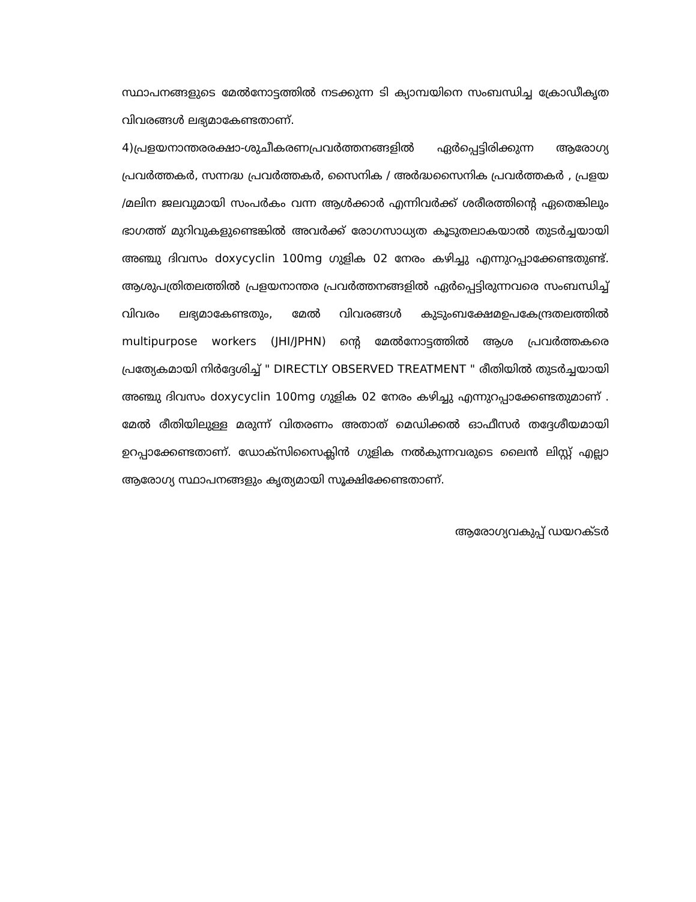സ്ഥാപനങ്ങളുടെ മേൽനോട്ടത്തിൽ നടക്കുന്ന ടി ക്യാമ്പയിനെ സംബന്ധിച്ച ക്രോഡീകൃത വിവരങ്ങൾ ലഭ്യമാകേണ്ടതാണ്.
4)പ്രളയനാന്തരരക്ഷാ-ശുചീകരണപ്രവർത്തനങ്ങളിൽ ഏർപ്പെട്ടിരിക്കുന്ന ആരോഗ്യ പ്രവർത്തകർ, സന്നദ്ധ പ്രവർത്തകർ, സൈനിക / അർദ്ധസൈനിക പ്രവർത്തകർ , പ്രളയ /മലിന ജലവുമായി സംപർകം വന്ന ആൾക്കാർ എന്നിവർക്ക് ശരീരത്തിന്റെ ഏതെങ്കിലും ഭാഗത്ത് മുറിവുകളുണ്ടെങ്കിൽ അവർക്ക് രോഗസാധ്യത കൂടുതലാകയാൽ തുടർച്ചയായി അഞ്ചു ദിവസം doxycyclin 100mg ഗുളിക 02 നേരം കഴിച്ചു എന്നുറപ്പാക്കേണ്ടതുണ്ട്. ആശുപത്രിതലത്തിൽ പ്രളയനാന്തര പ്രവർത്തനങ്ങളിൽ ഏർപ്പെട്ടിരുന്നവരെ സംബന്ധിച്ച് വിവരം ലഭ്യമാകേണ്ടതും, മേൽ വിവരങ്ങൾ കുടുംബക്ഷേമഉപകേന്ദ്രതലത്തിൽ multipurpose workers (JHI/JPHN) ന്റെ മേൽനോട്ടത്തിൽ ആശ പ്രവർത്തകരെ പ്രത്യേകമായി നിർദ്ദേശിച്ച് " DIRECTLY OBSERVED TREATMENT " രീതിയിൽ തുടർച്ചയായി അഞ്ചു ദിവസം doxycyclin 100mg ഗുളിക 02 നേരം കഴിച്ചു എന്നുറപ്പാക്കേണ്ടതുമാണ് . മേൽ രീതിയിലുള്ള മരുന്ന് വിതരണം അതാത് മെഡിക്കൽ ഓഫീസർ തദ്ദേശീയമായി ഉറപ്പാക്കേണ്ടതാണ്. ഡോക്സിസൈക്ലിൻ ഗുളിക നൽകുന്നവരുടെ ലൈൻ ലിസ്റ്റ് എല്ലാ ആരോഗ്യ സ്ഥാപനങ്ങളും കൃത്യമായി സൂക്ഷിക്കേണ്ടതാണ്.
ആരോഗ്യവകുപ്പ് ഡയറക്ടർ